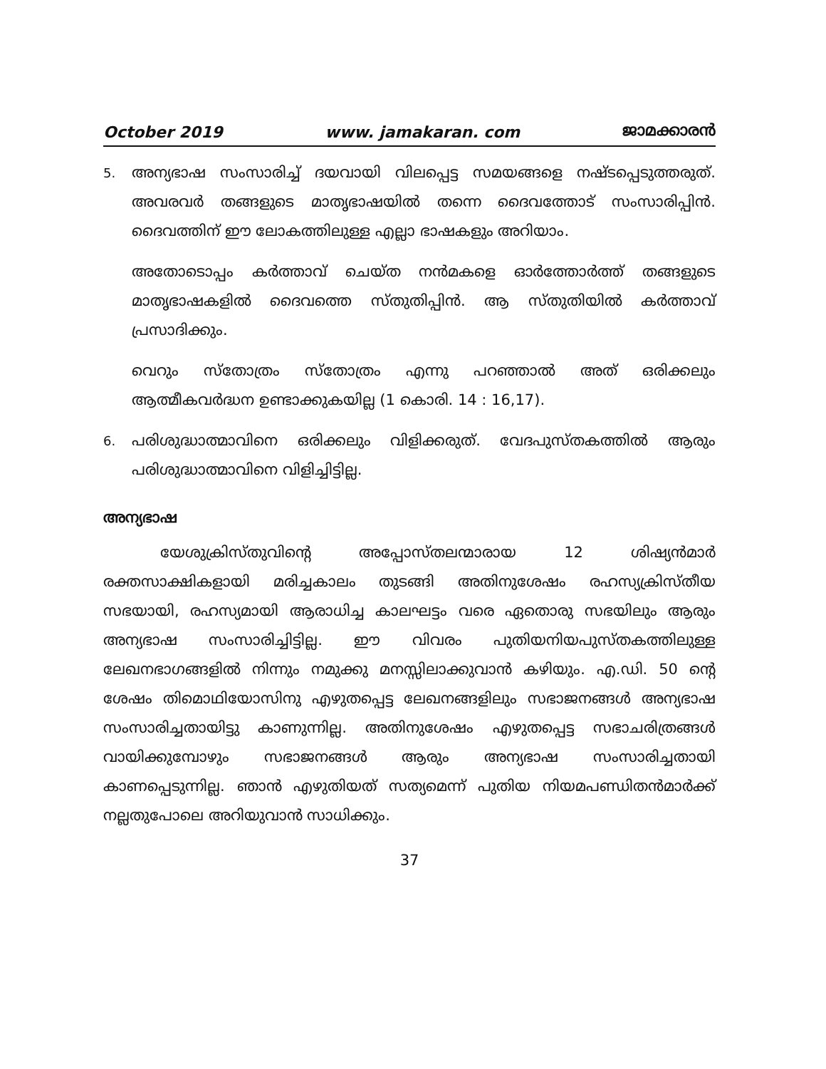October 2019 www. jamakaran. com ജാമക്കാരൻ
5.
അന്യഭാഷ സംസാരിച്ച് ദയവായി വിലപ്പെട്ട സമയങ്ങളെ നഷ്ടപ്പെടുത്തരുത്. അവരവർ തങ്ങളുടെ മാതൃഭാഷയിൽ തന്നെ ദൈവത്തോട് സംസാരിപ്പിൻ. ദൈവത്തിന് ഈ ലോകത്തിലുള്ള എല്ലാ ഭാഷകളും അറിയാം.
അതോടൊപ്പം കർത്താവ് ചെയ്ത നൻമകളെ ഓർത്തോർത്ത് തങ്ങളുടെ മാതൃഭാഷകളിൽ ദൈവത്തെ സ്തുതിപ്പിൻ. ആ സ്തുതിയിൽ കർത്താവ് പ്രസാദിക്കും.
വെറും സ്തോത്രം സ്തോത്രം എന്നു പറഞ്ഞാൽ അത് ഒരിക്കലും ആത്മീകവർദ്ധന ഉണ്ടാക്കുകയില്ല (1 കൊരി. 14 : 16,17).
6.
പരിശുദ്ധാത്മാവിനെ ഒരിക്കലും വിളിക്കരുത്. വേദപുസ്തകത്തിൽ ആരും പരിശുദ്ധാത്മാവിനെ വിളിച്ചിട്ടില്ല.
അന്യഭാഷ
യേശുക്രിസ്തുവിന്റെ അപ്പോസ്തലന്മാരായ 12 ശിഷ്യൻമാർ രക്തസാക്ഷികളായി മരിച്ചകാലം തുടങ്ങി അതിനുശേഷം രഹസ്യക്രിസ്തീയ സഭയായി, രഹസ്യമായി ആരാധിച്ച കാലഘട്ടം വരെ ഏതൊരു സഭയിലും ആരും അന്യഭാഷ സംസാരിച്ചിട്ടില്ല. ഈ വിവരം പുതിയനിയപുസ്തകത്തിലുള്ള ലേഖനഭാഗങ്ങളിൽ നിന്നും നമുക്കു മനസ്സിലാക്കുവാൻ കഴിയും. എ.ഡി. 50 ന്റെ ശേഷം തിമൊഥിയോസിനു എഴുതപ്പെട്ട ലേഖനങ്ങളിലും സഭാജനങ്ങൾ അന്യഭാഷ സംസാരിച്ചതായിട്ടു കാണുന്നില്ല. അതിനുശേഷം എഴുതപ്പെട്ട സഭാചരിത്രങ്ങൾ വായിക്കുമ്പോഴും സഭാജനങ്ങൾ ആരും അന്യഭാഷ സംസാരിച്ചതായി കാണപ്പെടുന്നില്ല. ഞാൻ എഴുതിയത് സത്യമെന്ന് പുതിയ നിയമപണ്ഡിതൻമാർക്ക് നല്ലതുപോലെ അറിയുവാൻ സാധിക്കും.
37